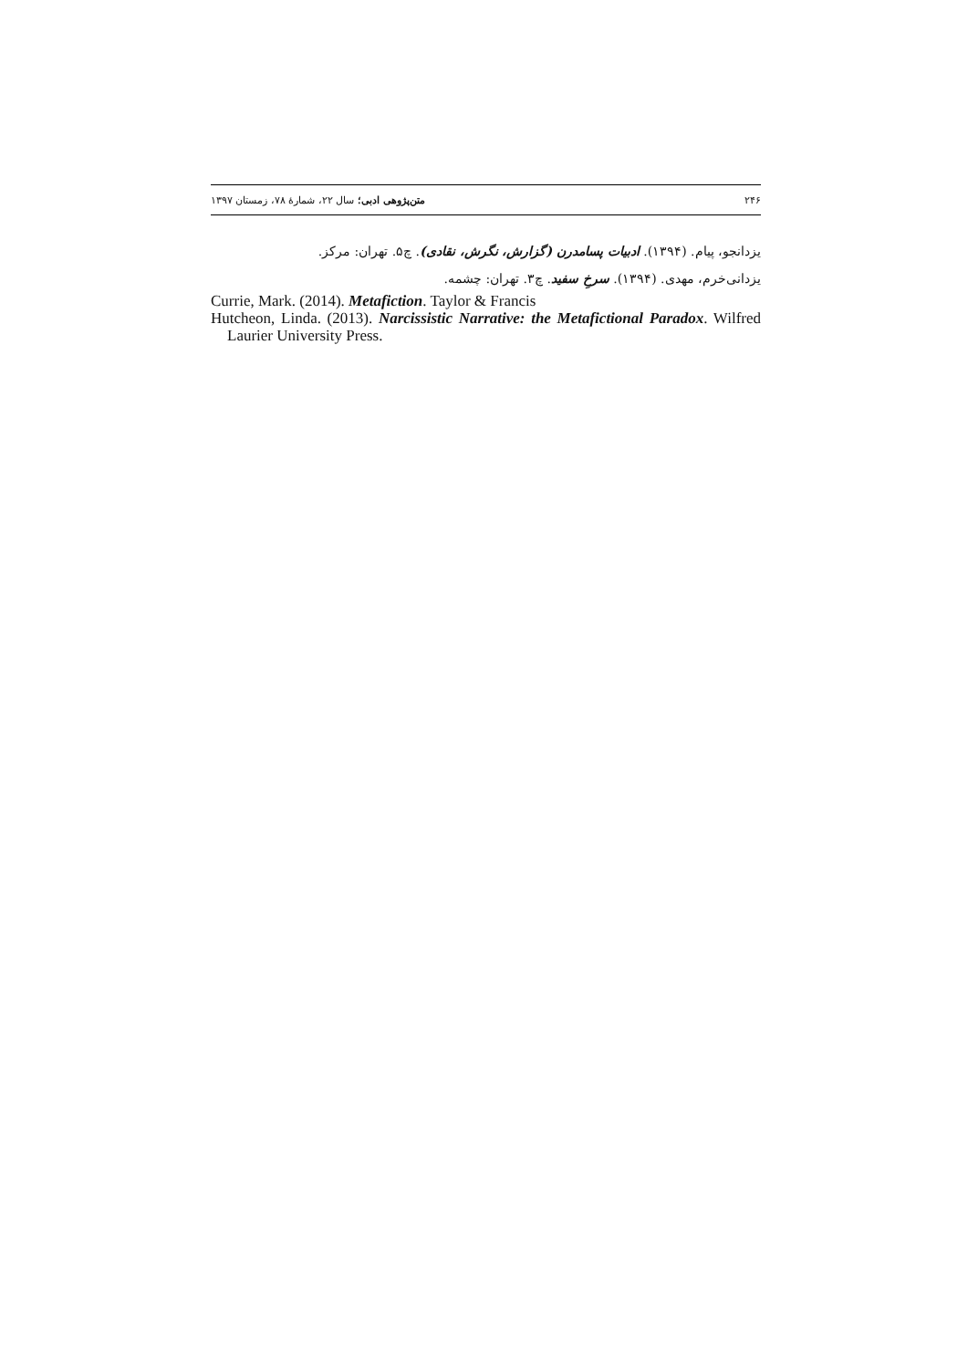۲۴۶ متن‌پژوهی ادبی؛ سال ۲۲، شمارهٔ ۷۸، زمستان ۱۳۹۷
یزدانجو، پیام. (۱۳۹۴). ادبیات پسامدرن (گزارش، نگرش، نقادی). چ۵. تهران: مرکز.
یزدانی‌خرم، مهدی. (۱۳۹۴). سرخِ سفید. چ۳. تهران: چشمه.
Currie, Mark. (2014). Metafiction. Taylor & Francis
Hutcheon, Linda. (2013). Narcissistic Narrative: the Metafictional Paradox. Wilfred Laurier University Press.